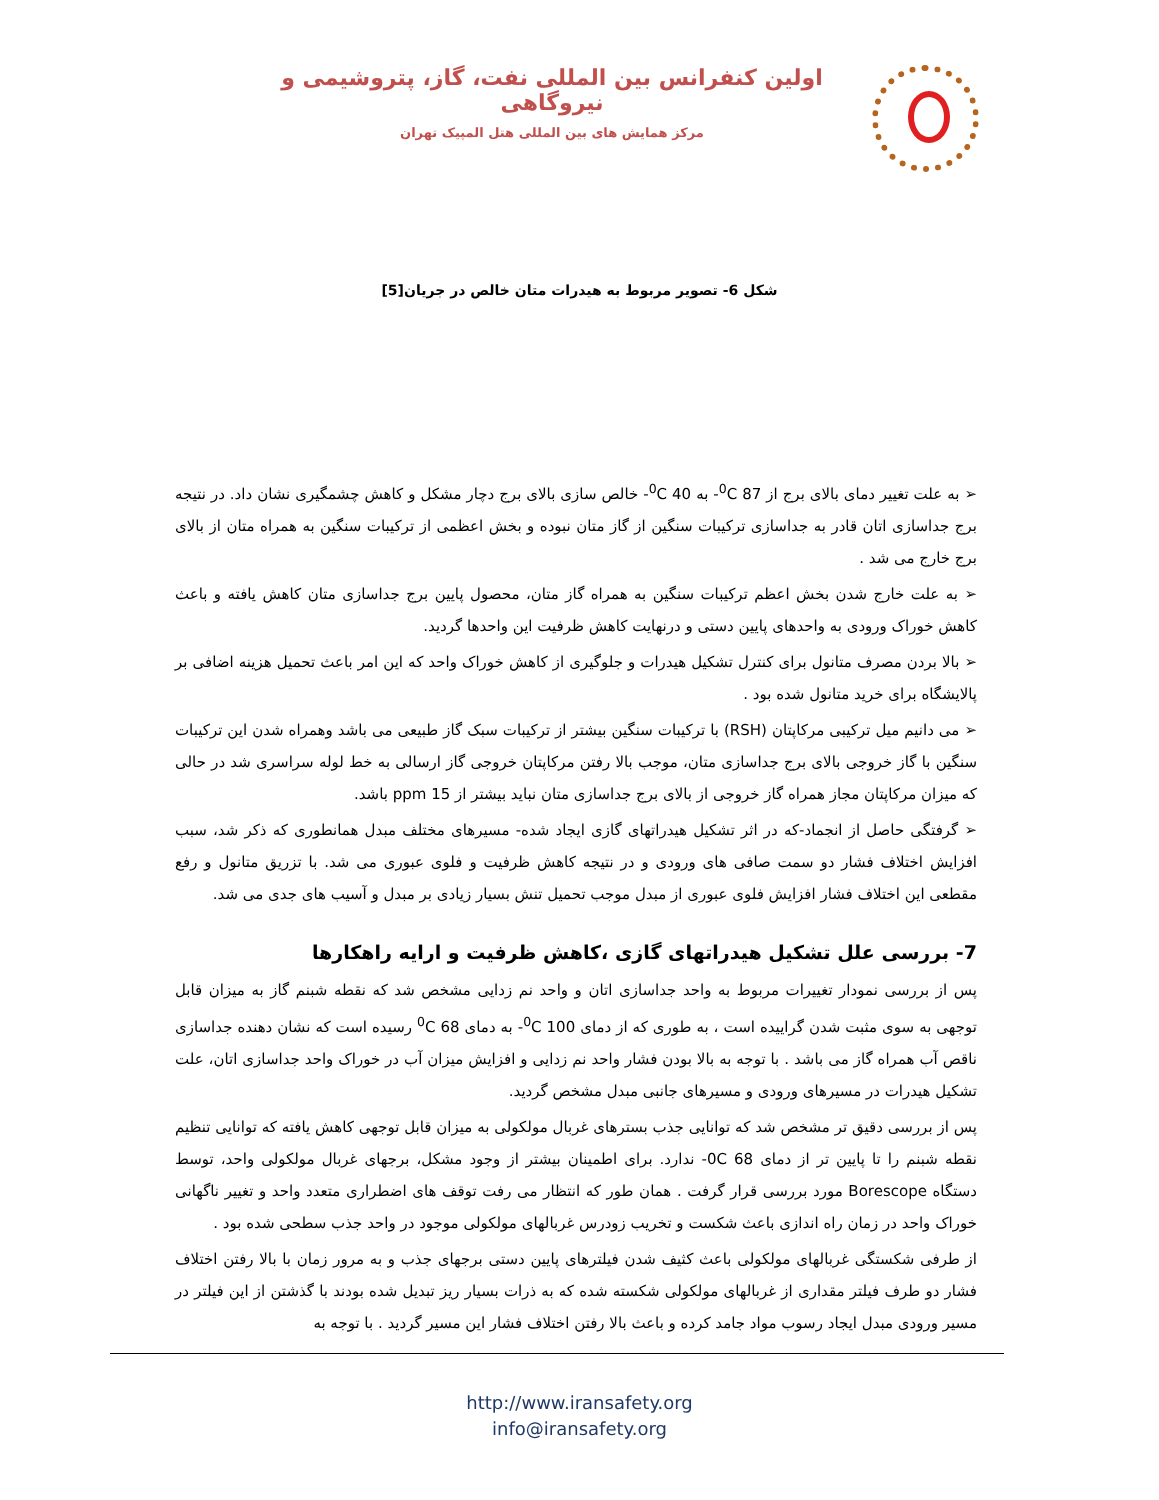اولین کنفرانس بین المللی نفت، گاز، پتروشیمی و نیروگاهی
مرکز همایش های بین المللی هتل المپیک تهران
شکل 6- تصویر مربوط به هیدرات متان خالص در جریان[5]
➢ به علت تغییر دمای بالای برج از <sup>0</sup>C 87- به <sup>0</sup>C 40- خالص سازی بالای برج دچار مشکل و کاهش چشمگیری نشان داد. در نتیجه برج جداسازی اتان قادر به جداسازی ترکیبات سنگین از گاز متان نبوده و بخش اعظمی از ترکیبات سنگین به همراه متان از بالای برج خارج می شد .
➢ به علت خارج شدن بخش اعظم ترکیبات سنگین به همراه گاز متان، محصول پایین برج جداسازی متان کاهش یافته و باعث کاهش خوراک ورودی به واحدهای پایین دستی و درنهایت کاهش ظرفیت این واحدها گردید.
➢ بالا بردن مصرف متانول برای کنترل تشکیل هیدرات و جلوگیری از کاهش خوراک واحد که این امر باعث تحمیل هزینه اضافی بر پالایشگاه برای خرید متانول شده بود .
➢ می دانیم میل ترکیبی مرکاپتان (RSH) با ترکیبات سنگین بیشتر از ترکیبات سبک گاز طبیعی می باشد وهمراه شدن این ترکیبات سنگین با گاز خروجی بالای برج جداسازی متان، موجب بالا رفتن مرکاپتان خروجی گاز ارسالی به خط لوله سراسری شد در حالی که میزان مرکاپتان مجاز همراه گاز خروجی از بالای برج جداسازی متان نباید بیشتر از 15 ppm باشد.
➢ گرفتگی حاصل از انجماد-که در اثر تشکیل هیدراتهای گازی ایجاد شده- مسیرهای مختلف مبدل همانطوری که ذکر شد، سبب افزایش اختلاف فشار دو سمت صافی های ورودی و در نتیجه کاهش ظرفیت و فلوی عبوری می شد. با تزریق متانول و رفع مقطعی این اختلاف فشار افزایش فلوی عبوری از مبدل موجب تحمیل تنش بسیار زیادی بر مبدل و آسیب های جدی می شد.
7- بررسی علل تشکیل هیدراتهای گازی ،کاهش ظرفیت و ارایه راهکارها
پس از بررسی نمودار تغییرات مربوط به واحد جداسازی اتان و واحد نم زدایی مشخص شد که نقطه شبنم گاز به میزان قابل توجهی به سوی مثبت شدن گراییده است ، به طوری که از دمای <sup>0</sup>C 100- به دمای <sup>0</sup>C 68 رسیده است که نشان دهنده جداسازی ناقص آب همراه گاز می باشد . با توجه به بالا بودن فشار واحد نم زدایی و افزایش میزان آب در خوراک واحد جداسازی اتان، علت تشکیل هیدرات در مسیرهای ورودی و مسیرهای جانبی مبدل مشخص گردید.
پس از بررسی دقیق تر مشخص شد که توانایی جذب بسترهای غربال مولکولی به میزان قابل توجهی کاهش یافته که توانایی تنظیم نقطه شبنم را تا پایین تر از دمای 0C 68- ندارد. برای اطمینان بیشتر از وجود مشکل، برجهای غربال مولکولی واحد، توسط دستگاه Borescope مورد بررسی قرار گرفت . همان طور که انتظار می رفت توقف های اضطراری متعدد واحد و تغییر ناگهانی خوراک واحد در زمان راه اندازی باعث شکست و تخریب زودرس غربالهای مولکولی موجود در واحد جذب سطحی شده بود .
از طرفی شکستگی غربالهای مولکولی باعث کثیف شدن فیلترهای پایین دستی برجهای جذب و به مرور زمان با بالا رفتن اختلاف فشار دو طرف فیلتر مقداری از غربالهای مولکولی شکسته شده که به ذرات بسیار ریز تبدیل شده بودند با گذشتن از این فیلتر در مسیر ورودی مبدل ایجاد رسوب مواد جامد کرده و باعث بالا رفتن اختلاف فشار این مسیر گردید . با توجه به
http://www.iransafety.org
info@iransafety.org